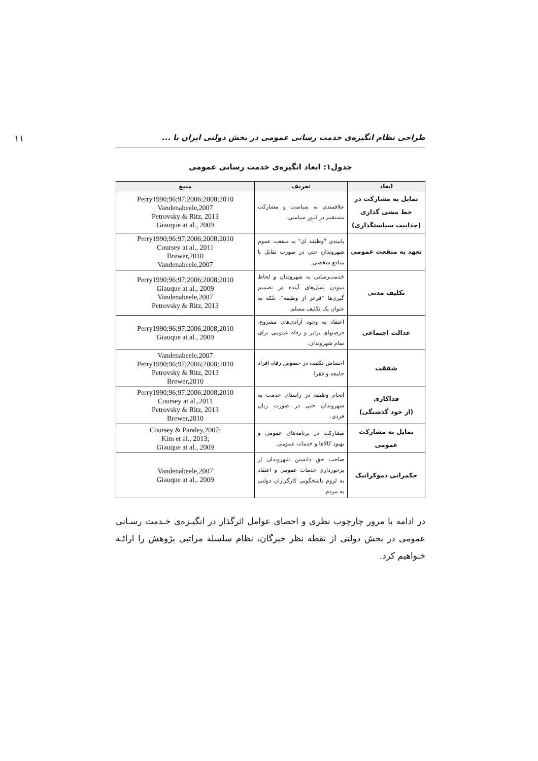طراحی نظام انگیزه‌ی خدمت رسانی عمومی در بخش دولتی ایران با ... ۱۱
جدول۱: ابعاد انگیزه‌ی خدمت رسانی عمومی
| ابعاد | تعریف | منبع |
| --- | --- | --- |
| تمایل به مشارکت در خط مشی گذاری (جذابیت سیاستگذاری) | علاقمندی به سیاست و مشارکت مستقیم در امور سیاسی. | Perry1990;96;97;2006;2008;2010 Vandenabeele,2007 Petrovsky & Ritz, 2013 Giauque at al., 2009 |
| تعهد به منفعت عمومی | پایبندی "وظیفه ای" به منفعت عموم شهروندان حتی در صورت تقابل با منافع شخصی. | Perry1990;96;97;2006;2008;2010 Coursey at al., 2011 Brewer,2010 Vandenabeele,2007 |
| تکلیف مدنی | خدمت‌رسانی به شهروندان و لحاظ نمودن نسل‌های آینده در تصمیم گیری‌ها "فراتر از وظیفه"، بلکه به عنوان یک تکلیف مسلم. | Perry1990;96;97;2006;2008;2010 Giauque at al., 2009 Vandenabeele,2007 Petrovsky & Ritz, 2013 |
| عدالت اجتماعی | اعتقاد به وجود آزادی‌های مشروع، فرصتهای برابر و رفاه عمومی برای تمام شهروندان. | Perry1990;96;97;2006;2008;2010 Giauque at al., 2009 |
| شفقت | احساس تکلیف در خصوص رفاه افراد جامعه و فقرا. | Vandenabeele,2007 Perry1990;96;97;2006;2008;2010 Petrovsky & Ritz, 2013 Brewer,2010 |
| فداکاری (از خود گذشتگی) | انجام وظیفه در راستای خدمت به شهروندان حتی در صورت زیان فردی. | Perry1990;96;97;2006;2008;2010 Coursey at al.,2011 Petrovsky & Ritz, 2013 Brewer,2010 |
| تمایل به مشارکت عمومی | مشارکت در برنامه‌های عمومی و بهبود کالاها و خدمات عمومی. | Coursey & Pandey,2007; Kim et al., 2013; Giauque at al., 2009 |
| حکمرانی دموکراتیک | صاحب حق دانستن شهروندان از برخورداری خدمات عمومی و اعتقاد به لزوم پاسخگویی کارگزاران دولتی به مردم. | Vandenabeele,2007 Giauque at al., 2009 |
در ادامه با مرور چارچوب نظری و احصای عوامل اثرگذار در انگیـزه‌ی خـدمت رسـانی عمومی در بخش دولتی از نقطه نظر خبرگان، نظام سلسله مراتبی پژوهش را ارائـه خـواهیم کرد.